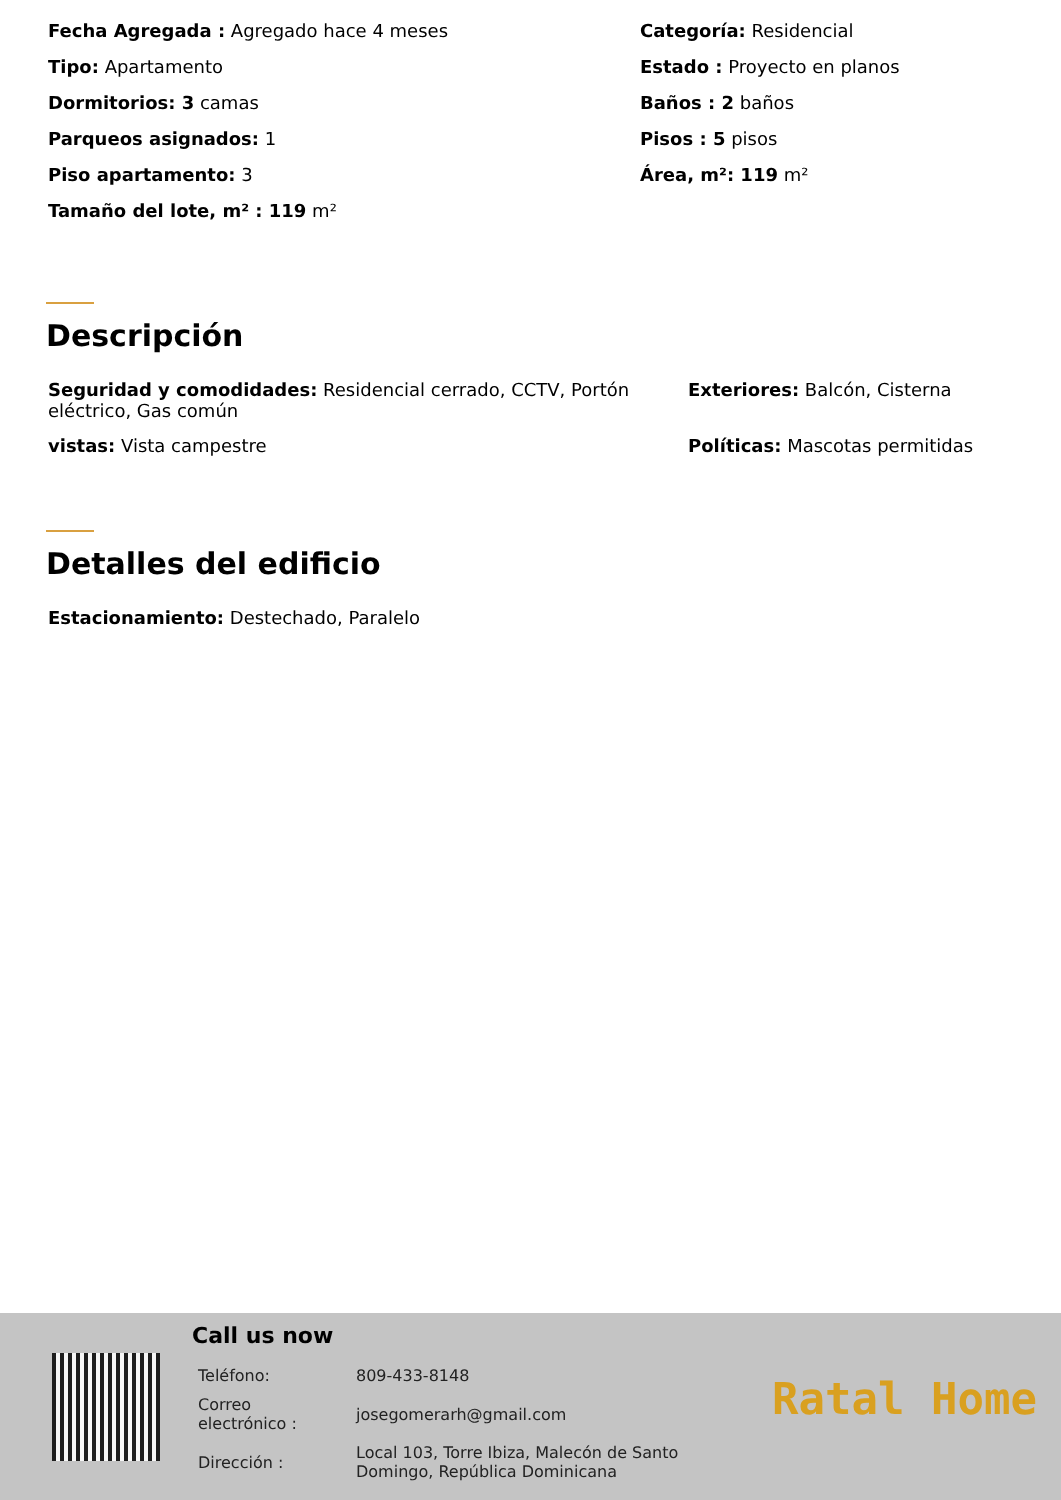Fecha Agregada : Agregado hace 4 meses
Categoría: Residencial
Tipo: Apartamento
Estado : Proyecto en planos
Dormitorios: 3 camas
Baños : 2 baños
Parqueos asignados: 1
Pisos : 5 pisos
Piso apartamento: 3
Área, m²: 119 m²
Tamaño del lote, m² : 119 m²
Descripción
Seguridad y comodidades: Residencial cerrado, CCTV, Portón eléctrico, Gas común
Exteriores: Balcón, Cisterna
vistas: Vista campestre
Políticas: Mascotas permitidas
Detalles del edificio
Estacionamiento: Destechado, Paralelo
Call us now
| Teléfono: | 809-433-8148 |
| Correo electrónico : | josegomerarh@gmail.com |
| Dirección : | Local 103, Torre Ibiza, Malecón de Santo Domingo, República Dominicana |
Ratal Home